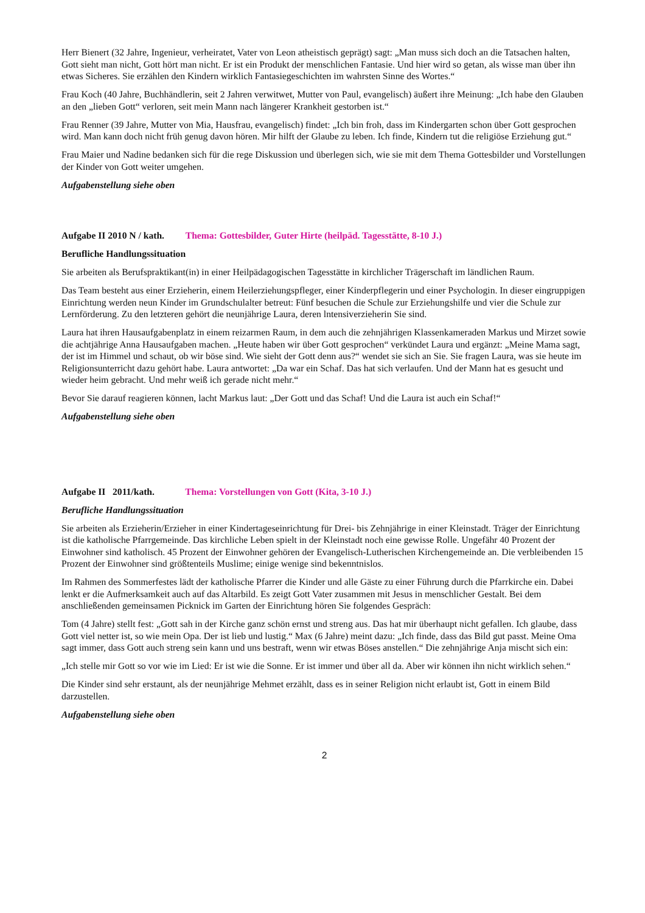Herr Bienert (32 Jahre, Ingenieur, verheiratet, Vater von Leon atheistisch geprägt) sagt: „Man muss sich doch an die Tatsachen halten, Gott sieht man nicht, Gott hört man nicht. Er ist ein Produkt der menschlichen Fantasie. Und hier wird so getan, als wisse man über ihn etwas Sicheres. Sie erzählen den Kindern wirklich Fantasiegeschichten im wahrsten Sinne des Wortes.“
Frau Koch (40 Jahre, Buchhändlerin, seit 2 Jahren verwitwet, Mutter von Paul, evangelisch) äußert ihre Meinung: „Ich habe den Glauben an den „lieben Gott“ verloren, seit mein Mann nach längerer Krankheit gestorben ist.“
Frau Renner (39 Jahre, Mutter von Mia, Hausfrau, evangelisch) findet: „Ich bin froh, dass im Kindergarten schon über Gott gesprochen wird. Man kann doch nicht früh genug davon hören. Mir hilft der Glaube zu leben. Ich finde, Kindern tut die religiöse Erziehung gut.“
Frau Maier und Nadine bedanken sich für die rege Diskussion und überlegen sich, wie sie mit dem Thema Gottesbilder und Vorstellungen der Kinder von Gott weiter umgehen.
Aufgabenstellung siehe oben
Aufgabe II 2010 N / kath. Thema: Gottesbilder, Guter Hirte (heilpäd. Tagesstätte, 8-10 J.)
Berufliche Handlungssituation
Sie arbeiten als Berufspraktikant(in) in einer Heilpädagogischen Tagesstätte in kirchlicher Trägerschaft im ländlichen Raum.
Das Team besteht aus einer Erzieherin, einem Heilerziehungspfleger, einer Kinderpflegerin und einer Psychologin. In dieser eingruppigen Einrichtung werden neun Kinder im Grundschulalter betreut: Fünf besuchen die Schule zur Erziehungshilfe und vier die Schule zur Lernförderung. Zu den letzteren gehört die neunjährige Laura, deren lntensiverzieherin Sie sind.
Laura hat ihren Hausaufgabenplatz in einem reizarmen Raum, in dem auch die zehnjährigen Klassenkameraden Markus und Mirzet sowie die achtjährige Anna Hausaufgaben machen. „Heute haben wir über Gott gesprochen“ verkündet Laura und ergänzt: „Meine Mama sagt, der ist im Himmel und schaut, ob wir böse sind. Wie sieht der Gott denn aus?“ wendet sie sich an Sie. Sie fragen Laura, was sie heute im Religionsunterricht dazu gehört habe. Laura antwortet: „Da war ein Schaf. Das hat sich verlaufen. Und der Mann hat es gesucht und wieder heim gebracht. Und mehr weiß ich gerade nicht mehr.“
Bevor Sie darauf reagieren können, lacht Markus laut: „Der Gott und das Schaf! Und die Laura ist auch ein Schaf!“
Aufgabenstellung siehe oben
Aufgabe II 2011/kath. Thema: Vorstellungen von Gott (Kita, 3-10 J.)
Berufliche Handlungssituation
Sie arbeiten als Erzieherin/Erzieher in einer Kindertageseinrichtung für Drei- bis Zehnjährige in einer Kleinstadt. Träger der Einrichtung ist die katholische Pfarrgemeinde. Das kirchliche Leben spielt in der Kleinstadt noch eine gewisse Rolle. Ungefähr 40 Prozent der Einwohner sind katholisch. 45 Prozent der Einwohner gehören der Evangelisch-Lutherischen Kirchengemeinde an. Die verbleibenden 15 Prozent der Einwohner sind größtenteils Muslime; einige wenige sind bekenntnislos.
Im Rahmen des Sommerfestes lädt der katholische Pfarrer die Kinder und alle Gäste zu einer Führung durch die Pfarrkirche ein. Dabei lenkt er die Aufmerksamkeit auch auf das Altarbild. Es zeigt Gott Vater zusammen mit Jesus in menschlicher Gestalt. Bei dem anschließenden gemeinsamen Picknick im Garten der Einrichtung hören Sie folgendes Gespräch:
Tom (4 Jahre) stellt fest: „Gott sah in der Kirche ganz schön ernst und streng aus. Das hat mir überhaupt nicht gefallen. Ich glaube, dass Gott viel netter ist, so wie mein Opa. Der ist lieb und lustig.“ Max (6 Jahre) meint dazu: „Ich finde, dass das Bild gut passt. Meine Oma sagt immer, dass Gott auch streng sein kann und uns bestraft, wenn wir etwas Böses anstellen.“ Die zehnjährige Anja mischt sich ein:
„Ich stelle mir Gott so vor wie im Lied: Er ist wie die Sonne. Er ist immer und über all da. Aber wir können ihn nicht wirklich sehen.“
Die Kinder sind sehr erstaunt, als der neunjährige Mehmet erzählt, dass es in seiner Religion nicht erlaubt ist, Gott in einem Bild darzustellen.
Aufgabenstellung siehe oben
2